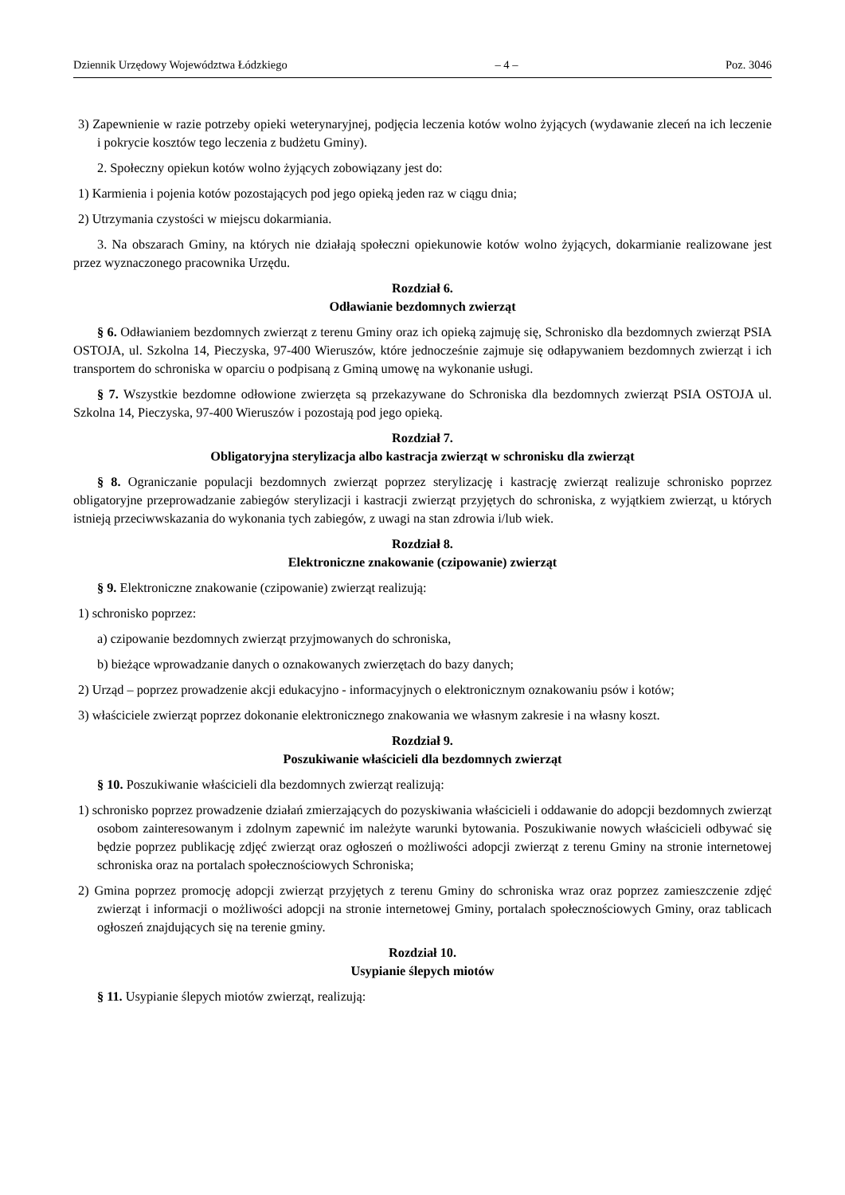Dziennik Urzędowy Województwa Łódzkiego – 4 – Poz. 3046
3) Zapewnienie w razie potrzeby opieki weterynaryjnej, podjęcia leczenia kotów wolno żyjących (wydawanie zleceń na ich leczenie i pokrycie kosztów tego leczenia z budżetu Gminy).
2. Społeczny opiekun kotów wolno żyjących zobowiązany jest do:
1) Karmienia i pojenia kotów pozostających pod jego opieką jeden raz w ciągu dnia;
2) Utrzymania czystości w miejscu dokarmiania.
3. Na obszarach Gminy, na których nie działają społeczni opiekunowie kotów wolno żyjących, dokarmianie realizowane jest przez wyznaczonego pracownika Urzędu.
Rozdział 6.
Odławianie bezdomnych zwierząt
§ 6. Odławianiem bezdomnych zwierząt z terenu Gminy oraz ich opieką zajmuję się, Schronisko dla bezdomnych zwierząt PSIA OSTOJA, ul. Szkolna 14, Pieczyska, 97-400 Wieruszów, które jednocześnie zajmuje się odłapywaniem bezdomnych zwierząt i ich transportem do schroniska w oparciu o podpisaną z Gminą umowę na wykonanie usługi.
§ 7. Wszystkie bezdomne odłowione zwierzęta są przekazywane do Schroniska dla bezdomnych zwierząt PSIA OSTOJA ul. Szkolna 14, Pieczyska, 97-400 Wieruszów i pozostają pod jego opieką.
Rozdział 7.
Obligatoryjna sterylizacja albo kastracja zwierząt w schronisku dla zwierząt
§ 8. Ograniczanie populacji bezdomnych zwierząt poprzez sterylizację i kastrację zwierząt realizuje schronisko poprzez obligatoryjne przeprowadzanie zabiegów sterylizacji i kastracji zwierząt przyjętych do schroniska, z wyjątkiem zwierząt, u których istnieją przeciwwskazania do wykonania tych zabiegów, z uwagi na stan zdrowia i/lub wiek.
Rozdział 8.
Elektroniczne znakowanie (czipowanie) zwierząt
§ 9. Elektroniczne znakowanie (czipowanie) zwierząt realizują:
1) schronisko poprzez:
a) czipowanie bezdomnych zwierząt przyjmowanych do schroniska,
b) bieżące wprowadzanie danych o oznakowanych zwierzętach do bazy danych;
2) Urząd – poprzez prowadzenie akcji edukacyjno - informacyjnych o elektronicznym oznakowaniu psów i kotów;
3) właściciele zwierząt poprzez dokonanie elektronicznego znakowania we własnym zakresie i na własny koszt.
Rozdział 9.
Poszukiwanie właścicieli dla bezdomnych zwierząt
§ 10. Poszukiwanie właścicieli dla bezdomnych zwierząt realizują:
1) schronisko poprzez prowadzenie działań zmierzających do pozyskiwania właścicieli i oddawanie do adopcji bezdomnych zwierząt osobom zainteresowanym i zdolnym zapewnić im należyte warunki bytowania. Poszukiwanie nowych właścicieli odbywać się będzie poprzez publikację zdjęć zwierząt oraz ogłoszeń o możliwości adopcji zwierząt z terenu Gminy na stronie internetowej schroniska oraz na portalach społecznościowych Schroniska;
2) Gmina poprzez promocję adopcji zwierząt przyjętych z terenu Gminy do schroniska wraz oraz poprzez zamieszczenie zdjęć zwierząt i informacji o możliwości adopcji na stronie internetowej Gminy, portalach społecznościowych Gminy, oraz tablicach ogłoszeń znajdujących się na terenie gminy.
Rozdział 10.
Usypianie ślepych miotów
§ 11. Usypianie ślepych miotów zwierząt, realizują: